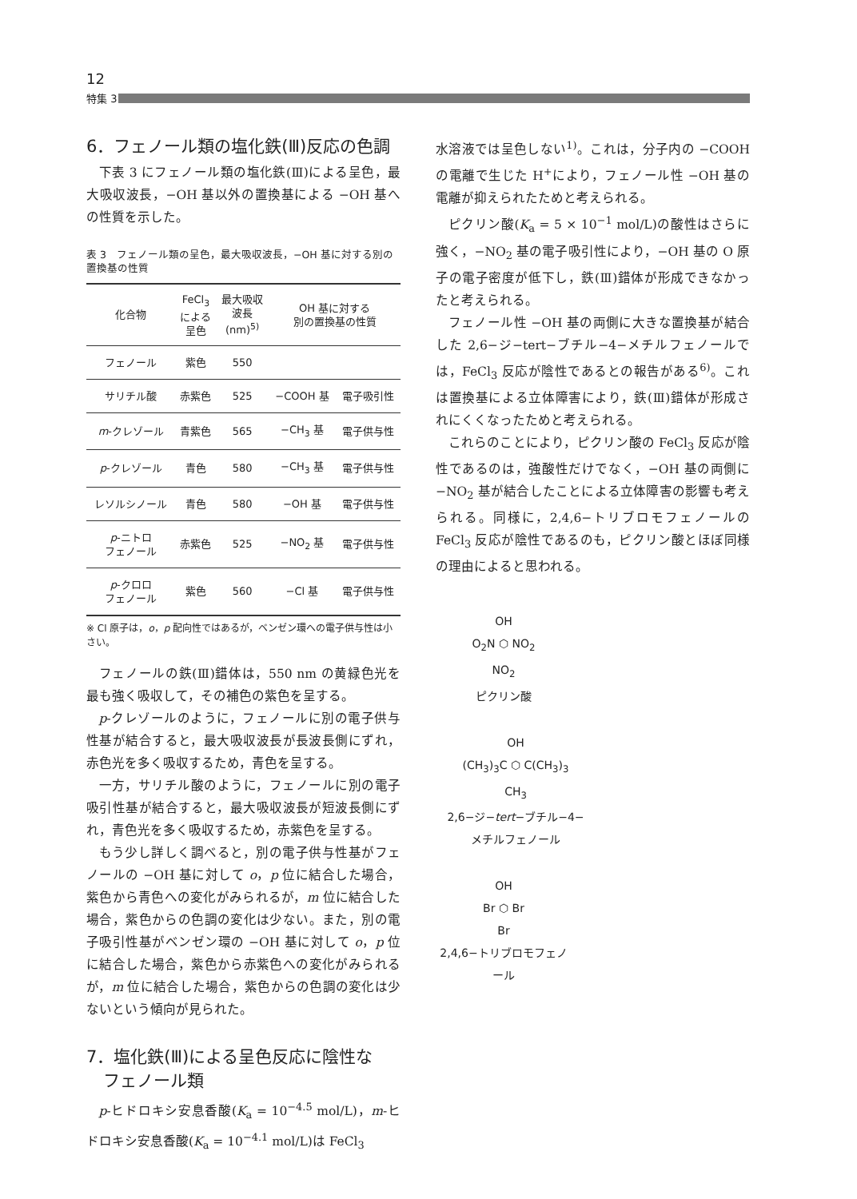12
特集 3
6．フェノール類の塩化鉄(Ⅲ)反応の色調
下表 3 にフェノール類の塩化鉄(Ⅲ)による呈色，最大吸収波長，−OH 基以外の置換基による −OH 基への性質を示した。
表 3　フェノール類の呈色，最大吸収波長，−OH 基に対する別の置換基の性質
| 化合物 | FeCl<sub>3</sub> による 呈色 | 最大吸収 波長 (nm)<sup>5)</sup> | OH 基に対する 別の置換基の性質 | |
| --- | --- | --- | --- | --- |
| フェノール | 紫色 | 550 | | |
| サリチル酸 | 赤紫色 | 525 | −COOH 基 | 電子吸引性 |
| m -クレゾール | 青紫色 | 565 | −CH<sub>3</sub> 基 | 電子供与性 |
| p -クレゾール | 青色 | 580 | −CH<sub>3</sub> 基 | 電子供与性 |
| レソルシノール | 青色 | 580 | −OH 基 | 電子供与性 |
| p -ニトロ フェノール | 赤紫色 | 525 | −NO<sub>2</sub> 基 | 電子供与性 |
| p -クロロ フェノール | 紫色 | 560 | −Cl 基 | 電子供与性 |
※ Cl 原子は，o，p 配向性ではあるが，ベンゼン環への電子供与性は小さい。
フェノールの鉄(Ⅲ)錯体は，550 nm の黄緑色光を最も強く吸収して，その補色の紫色を呈する。
p-クレゾールのように，フェノールに別の電子供与性基が結合すると，最大吸収波長が長波長側にずれ，赤色光を多く吸収するため，青色を呈する。
一方，サリチル酸のように，フェノールに別の電子吸引性基が結合すると，最大吸収波長が短波長側にずれ，青色光を多く吸収するため，赤紫色を呈する。
もう少し詳しく調べると，別の電子供与性基がフェノールの −OH 基に対して o，p 位に結合した場合，紫色から青色への変化がみられるが，m 位に結合した場合，紫色からの色調の変化は少ない。また，別の電子吸引性基がベンゼン環の −OH 基に対して o，p 位に結合した場合，紫色から赤紫色への変化がみられるが，m 位に結合した場合，紫色からの色調の変化は少ないという傾向が見られた。
7．塩化鉄(Ⅲ)による呈色反応に陰性な
　フェノール類
p-ヒドロキシ安息香酸(K<sub>a</sub> = 10<sup>−4.5</sup> mol/L)，m-ヒドロキシ安息香酸(K<sub>a</sub> = 10<sup>−4.1</sup> mol/L)は FeCl<sub>3</sub>
水溶液では呈色しない<sup>1)</sup>。これは，分子内の −COOH の電離で生じた H<sup>+</sup>により，フェノール性 −OH 基の電離が抑えられたためと考えられる。
ピクリン酸(K<sub>a</sub> = 5 × 10<sup>−1</sup> mol/L)の酸性はさらに強く，−NO<sub>2</sub> 基の電子吸引性により，−OH 基の O 原子の電子密度が低下し，鉄(Ⅲ)錯体が形成できなかったと考えられる。
フェノール性 −OH 基の両側に大きな置換基が結合した 2,6−ジ−tert−ブチル−4−メチルフェノールでは，FeCl<sub>3</sub> 反応が陰性であるとの報告がある<sup>6)</sup>。これは置換基による立体障害により，鉄(Ⅲ)錯体が形成されにくくなったためと考えられる。
これらのことにより，ピクリン酸の FeCl<sub>3</sub> 反応が陰性であるのは，強酸性だけでなく，−OH 基の両側に −NO<sub>2</sub> 基が結合したことによる立体障害の影響も考えられる。同様に，2,4,6−トリブロモフェノールの FeCl<sub>3</sub> 反応が陰性であるのも，ピクリン酸とほぼ同様の理由によると思われる。
OH
O<sub>2</sub>N ⬡ NO<sub>2</sub>
NO<sub>2</sub>
ピクリン酸
OH
(CH<sub>3</sub>)<sub>3</sub>C ⬡ C(CH<sub>3</sub>)<sub>3</sub>
CH<sub>3</sub>
2,6−ジ−tert−ブチル−4−
メチルフェノール
OH
Br ⬡ Br
Br
2,4,6−トリブロモフェノール